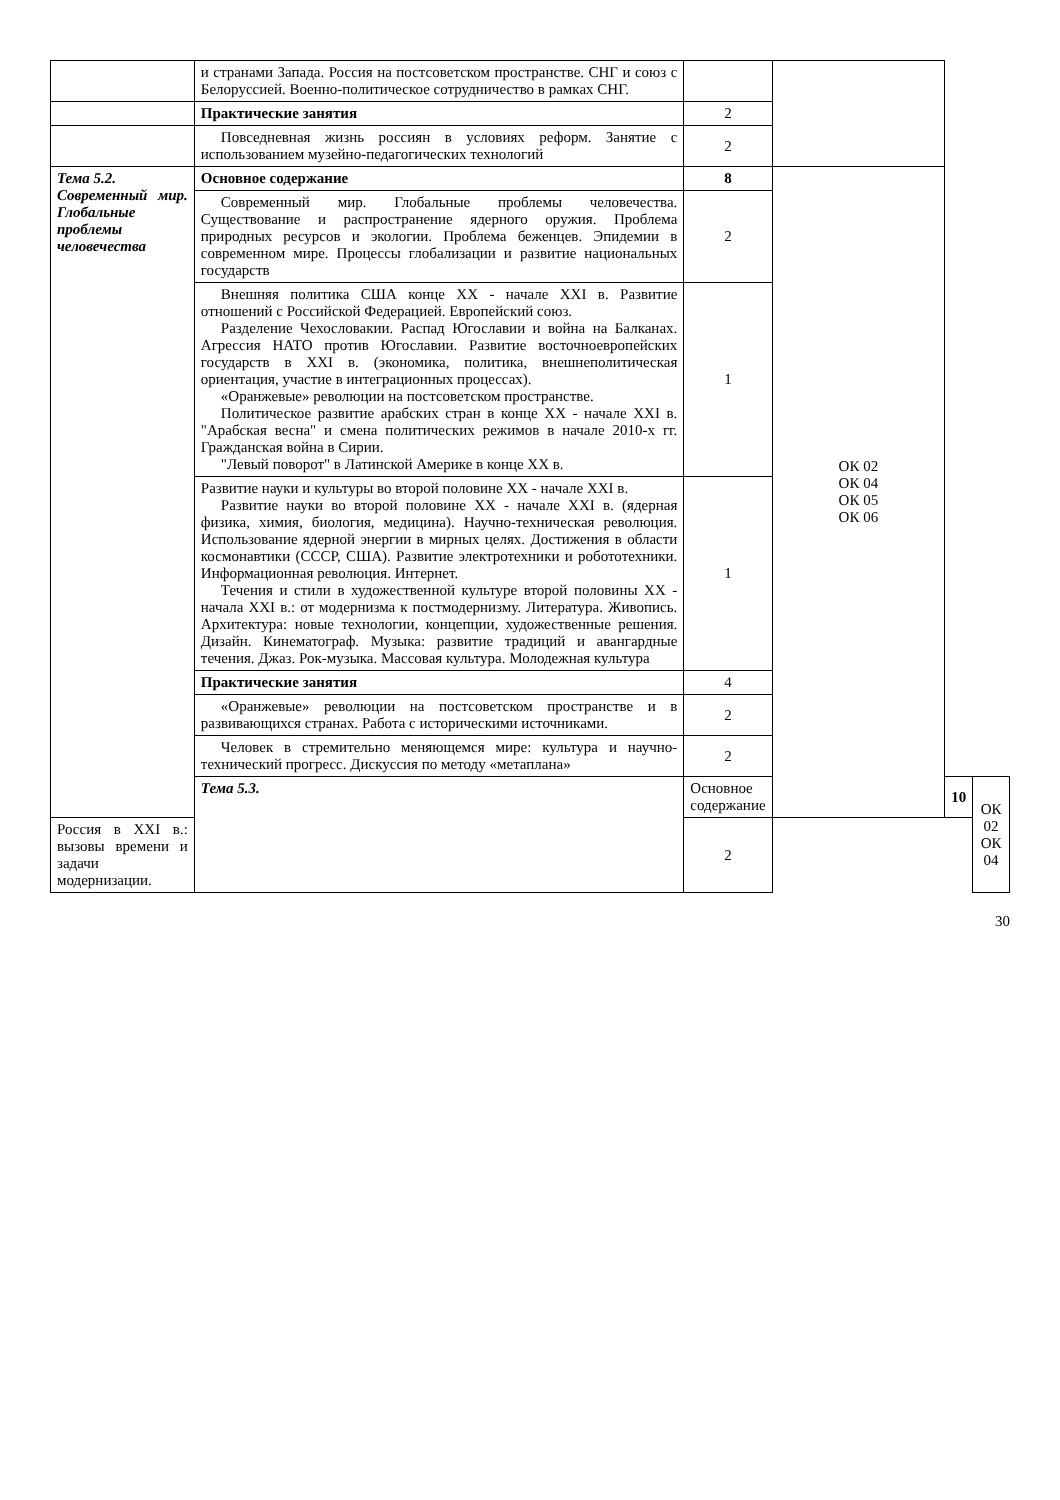| | и странами Запада. Россия на постсоветском пространстве. СНГ и союз с Белоруссией. Военно-политическое сотрудничество в рамках СНГ. | | | | |
| | Практические занятия | 2 | | | |
| | Повседневная жизнь россиян в условиях реформ. Занятие с использованием музейно-педагогических технологий | 2 | | | |
| Тема 5.2. Современный мир. Глобальные проблемы человечества | Основное содержание | 8 | ОК 02 ОК 04 ОК 05 ОК 06 | | |
| | Современный мир. Глобальные проблемы человечества. Существование и распространение ядерного оружия. Проблема природных ресурсов и экологии. Проблема беженцев. Эпидемии в современном мире. Процессы глобализации и развитие национальных государств | 2 | | | |
| | Внешняя политика США конце XX - начале XXI в. Развитие отношений с Российской Федерацией. Европейский союз. Разделение Чехословакии. Распад Югославии и война на Балканах. Агрессия НАТО против Югославии. Развитие восточноевропейских государств в XXI в. (экономика, политика, внешнеполитическая ориентация, участие в интеграционных процессах). «Оранжевые» революции на постсоветском пространстве. Политическое развитие арабских стран в конце XX - начале XXI в. "Арабская весна" и смена политических режимов в начале 2010-х гг. Гражданская война в Сирии. "Левый поворот" в Латинской Америке в конце XX в. | 1 | | | |
| | Развитие науки и культуры во второй половине XX - начале XXI в. Развитие науки во второй половине XX - начале XXI в. (ядерная физика, химия, биология, медицина). Научно-техническая революция. Использование ядерной энергии в мирных целях. Достижения в области космонавтики (СССР, США). Развитие электротехники и робототехники. Информационная революция. Интернет. Течения и стили в художественной культуре второй половины XX - начала XXI в.: от модернизма к постмодернизму. Литература. Живопись. Архитектура: новые технологии, концепции, художественные решения. Дизайн. Кинематограф. Музыка: развитие традиций и авангардные течения. Джаз. Рок-музыка. Массовая культура. Молодежная культура | 1 | | | |
| | Практические занятия | 4 | | | |
| | «Оранжевые» революции на постсоветском пространстве и в развивающихся странах. Работа с историческими источниками. | 2 | | | |
| | Человек в стремительно меняющемся мире: культура и научно-технический прогресс. Дискуссия по методу «метаплана» | 2 | | | |
| | Тема 5.3. | Основное содержание | | 10 | ОК 02 ОК 04 |
| Россия в XXI в.: вызовы времени и задачи модернизации. | | 2 | | | |
30